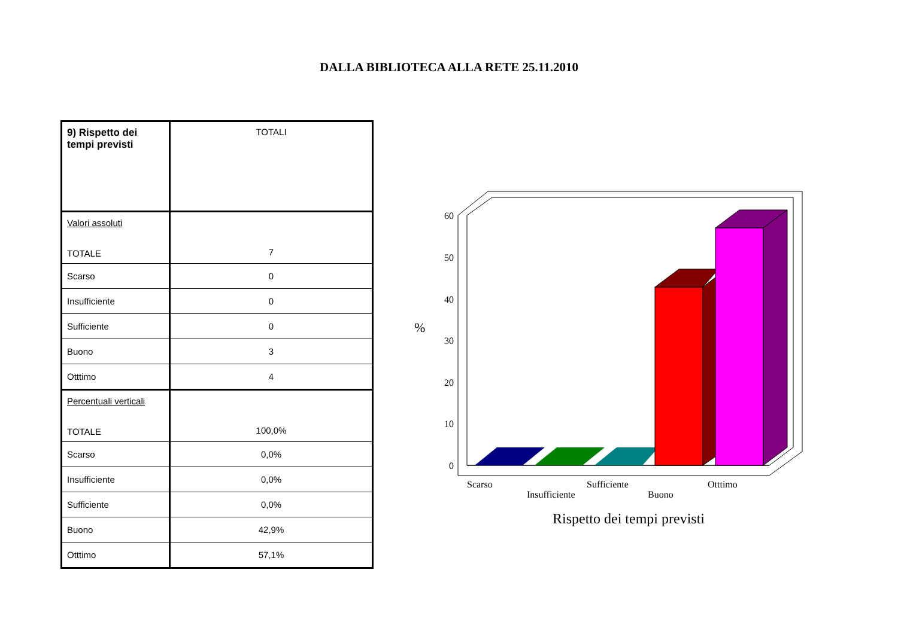DALLA BIBLIOTECA ALLA RETE 25.11.2010
| 9) Rispetto dei tempi previsti | TOTALI |
| Valori assoluti TOTALE | 7 |
| Scarso | 0 |
| Insufficiente | 0 |
| Sufficiente | 0 |
| Buono | 3 |
| Otttimo | 4 |
| Percentuali verticali TOTALE | 100,0% |
| Scarso | 0,0% |
| Insufficiente | 0,0% |
| Sufficiente | 0,0% |
| Buono | 42,9% |
| Otttimo | 57,1% |
60
50
40
30
20
10
0
%
Scarso
Insufficiente
Sufficiente
Buono
Otttimo
Rispetto dei tempi previsti